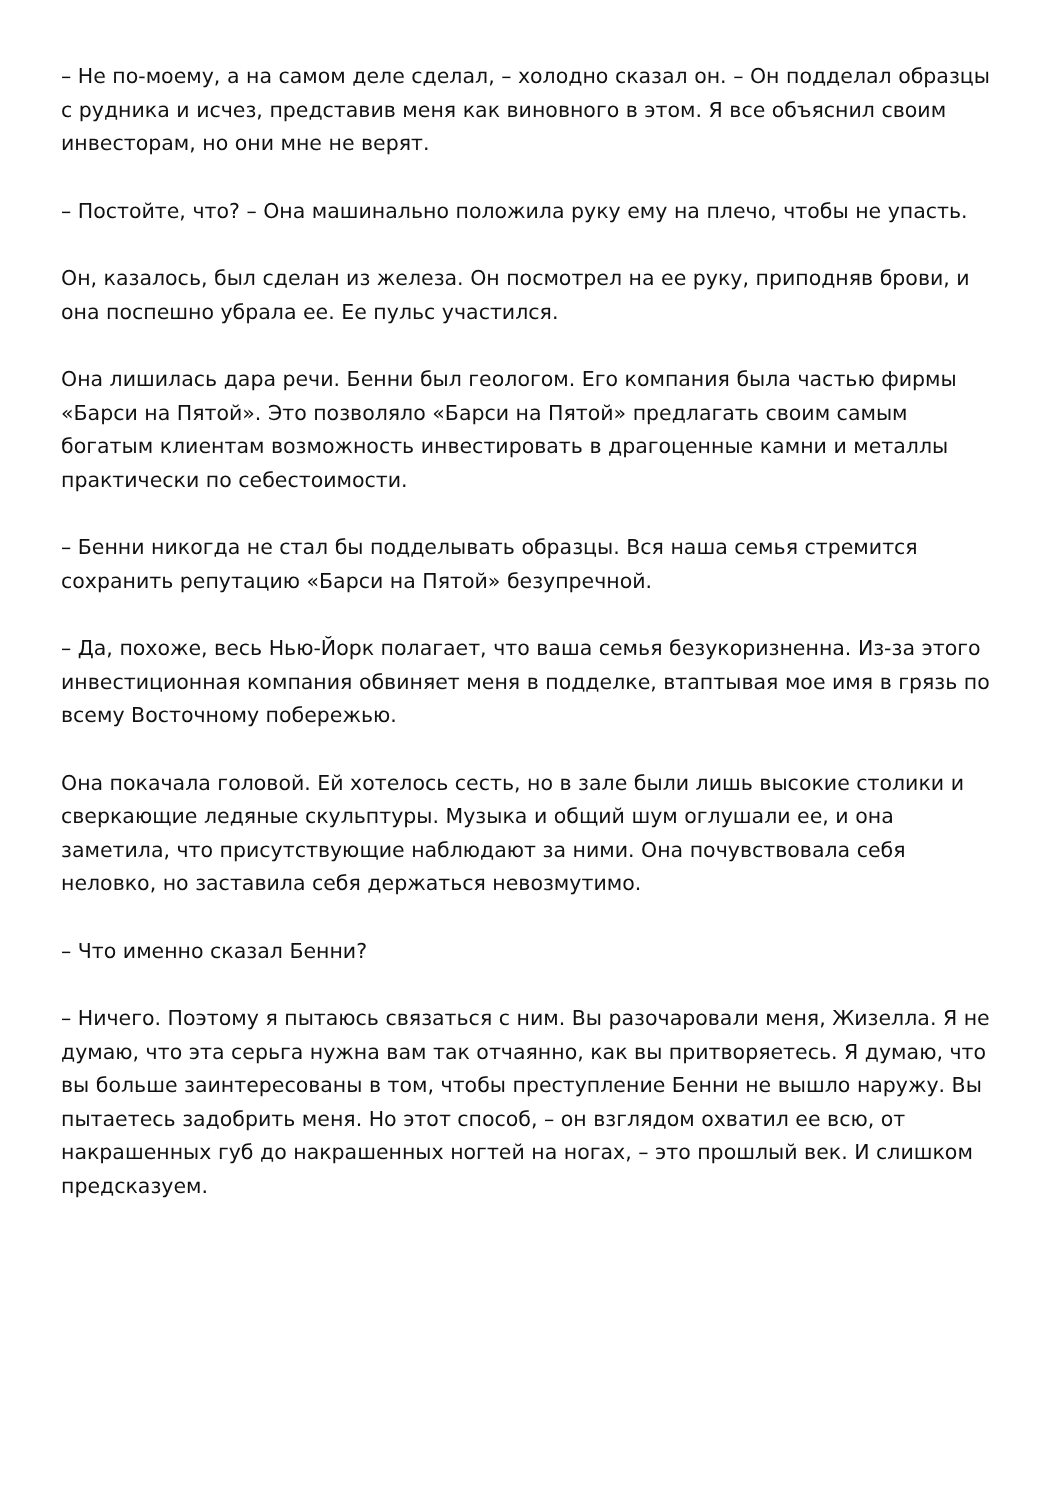– Не по-моему, а на самом деле сделал, – холодно сказал он. – Он подделал образцы с рудника и исчез, представив меня как виновного в этом. Я все объяснил своим инвесторам, но они мне не верят.
– Постойте, что? – Она машинально положила руку ему на плечо, чтобы не упасть.
Он, казалось, был сделан из железа. Он посмотрел на ее руку, приподняв брови, и она поспешно убрала ее. Ее пульс участился.
Она лишилась дара речи. Бенни был геологом. Его компания была частью фирмы «Барси на Пятой». Это позволяло «Барси на Пятой» предлагать своим самым богатым клиентам возможность инвестировать в драгоценные камни и металлы практически по себестоимости.
– Бенни никогда не стал бы подделывать образцы. Вся наша семья стремится сохранить репутацию «Барси на Пятой» безупречной.
– Да, похоже, весь Нью-Йорк полагает, что ваша семья безукоризненна. Из-за этого инвестиционная компания обвиняет меня в подделке, втаптывая мое имя в грязь по всему Восточному побережью.
Она покачала головой. Ей хотелось сесть, но в зале были лишь высокие столики и сверкающие ледяные скульптуры. Музыка и общий шум оглушали ее, и она заметила, что присутствующие наблюдают за ними. Она почувствовала себя неловко, но заставила себя держаться невозмутимо.
– Что именно сказал Бенни?
– Ничего. Поэтому я пытаюсь связаться с ним. Вы разочаровали меня, Жизелла. Я не думаю, что эта серьга нужна вам так отчаянно, как вы притворяетесь. Я думаю, что вы больше заинтересованы в том, чтобы преступление Бенни не вышло наружу. Вы пытаетесь задобрить меня. Но этот способ, – он взглядом охватил ее всю, от накрашенных губ до накрашенных ногтей на ногах, – это прошлый век. И слишком предсказуем.